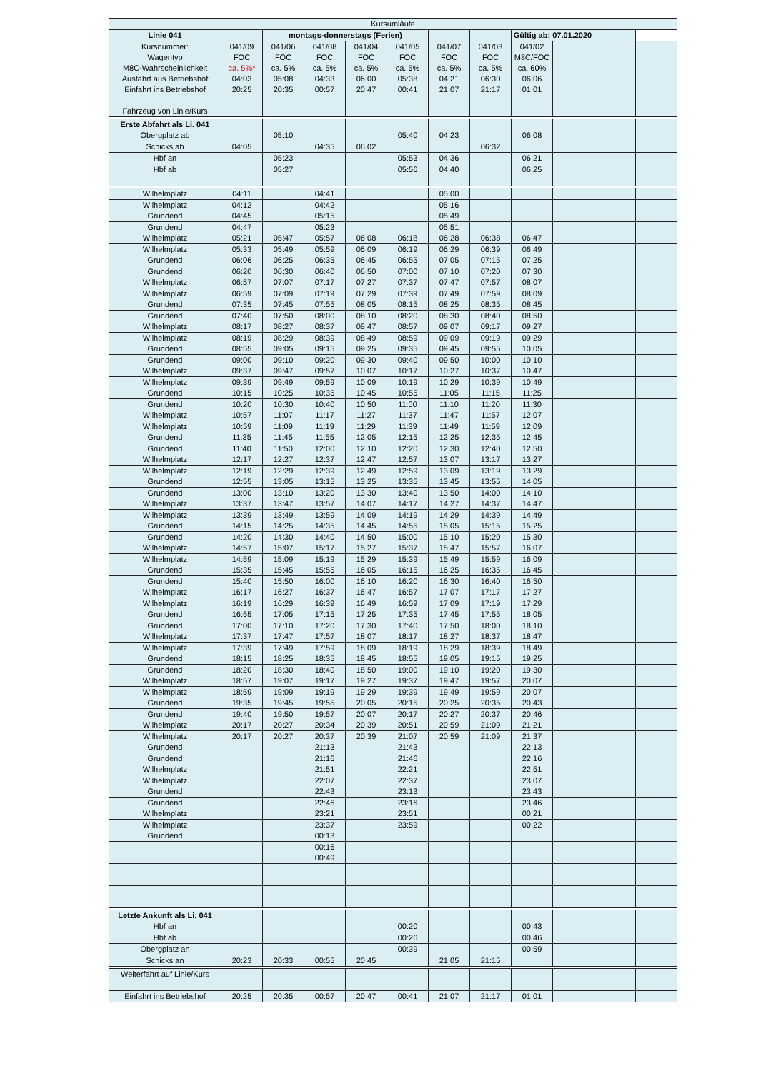| Kursumläufe | | | | | | | | | | | |
| Linie 041 | | montags-donnerstags (Ferien) | | | | | | Gültig ab: 07.01.2020 | | | |
| Kursnummer: Wagentyp M8C-Wahrscheinlichkeit Ausfahrt aus Betriebshof Einfahrt ins Betriebshof Fahrzeug von Linie/Kurs | 041/09 FOC ca. 5%* 04:03 20:25 | 041/06 FOC ca. 5% 05:08 20:35 | 041/08 FOC ca. 5% 04:33 00:57 | 041/04 FOC ca. 5% 06:00 20:47 | 041/05 FOC ca. 5% 05:38 00:41 | 041/07 FOC ca. 5% 04:21 21:07 | 041/03 FOC ca. 5% 06:30 21:17 | 041/02 M8C/FOC ca. 60% 06:06 01:01 | | | |
| Erste Abfahrt als Li. 041 Obergplatz ab | | 05:10 | | | 05:40 | 04:23 | | 06:08 | | | |
| Schicks ab | 04:05 | | 04:35 | 06:02 | | | 06:32 | | | | |
| Hbf an | | 05:23 | | | 05:53 | 04:36 | | 06:21 | | | |
| Hbf ab | | 05:27 | | | 05:56 | 04:40 | | 06:25 | | | |
| Wilhelmplatz | 04:11 | | 04:41 | | | 05:00 | | | | | |
| Wilhelmplatz Grundend | 04:12 04:45 | | 04:42 05:15 | | | 05:16 05:49 | | | | | |
| Grundend Wilhelmplatz | 04:47 05:21 | 05:47 | 05:23 05:57 | 06:08 | 06:18 | 05:51 06:28 | 06:38 | 06:47 | | | |
| Wilhelmplatz Grundend | 05:33 06:06 | 05:49 06:25 | 05:59 06:35 | 06:09 06:45 | 06:19 06:55 | 06:29 07:05 | 06:39 07:15 | 06:49 07:25 | | | |
| Grundend Wilhelmplatz | 06:20 06:57 | 06:30 07:07 | 06:40 07:17 | 06:50 07:27 | 07:00 07:37 | 07:10 07:47 | 07:20 07:57 | 07:30 08:07 | | | |
| Wilhelmplatz Grundend | 06:59 07:35 | 07:09 07:45 | 07:19 07:55 | 07:29 08:05 | 07:39 08:15 | 07:49 08:25 | 07:59 08:35 | 08:09 08:45 | | | |
| Grundend Wilhelmplatz | 07:40 08:17 | 07:50 08:27 | 08:00 08:37 | 08:10 08:47 | 08:20 08:57 | 08:30 09:07 | 08:40 09:17 | 08:50 09:27 | | | |
| Wilhelmplatz Grundend | 08:19 08:55 | 08:29 09:05 | 08:39 09:15 | 08:49 09:25 | 08:59 09:35 | 09:09 09:45 | 09:19 09:55 | 09:29 10:05 | | | |
| Grundend Wilhelmplatz | 09:00 09:37 | 09:10 09:47 | 09:20 09:57 | 09:30 10:07 | 09:40 10:17 | 09:50 10:27 | 10:00 10:37 | 10:10 10:47 | | | |
| Wilhelmplatz Grundend | 09:39 10:15 | 09:49 10:25 | 09:59 10:35 | 10:09 10:45 | 10:19 10:55 | 10:29 11:05 | 10:39 11:15 | 10:49 11:25 | | | |
| Grundend Wilhelmplatz | 10:20 10:57 | 10:30 11:07 | 10:40 11:17 | 10:50 11:27 | 11:00 11:37 | 11:10 11:47 | 11:20 11:57 | 11:30 12:07 | | | |
| Wilhelmplatz Grundend | 10:59 11:35 | 11:09 11:45 | 11:19 11:55 | 11:29 12:05 | 11:39 12:15 | 11:49 12:25 | 11:59 12:35 | 12:09 12:45 | | | |
| Grundend Wilhelmplatz | 11:40 12:17 | 11:50 12:27 | 12:00 12:37 | 12:10 12:47 | 12:20 12:57 | 12:30 13:07 | 12:40 13:17 | 12:50 13:27 | | | |
| Wilhelmplatz Grundend | 12:19 12:55 | 12:29 13:05 | 12:39 13:15 | 12:49 13:25 | 12:59 13:35 | 13:09 13:45 | 13:19 13:55 | 13:29 14:05 | | | |
| Grundend Wilhelmplatz | 13:00 13:37 | 13:10 13:47 | 13:20 13:57 | 13:30 14:07 | 13:40 14:17 | 13:50 14:27 | 14:00 14:37 | 14:10 14:47 | | | |
| Wilhelmplatz Grundend | 13:39 14:15 | 13:49 14:25 | 13:59 14:35 | 14:09 14:45 | 14:19 14:55 | 14:29 15:05 | 14:39 15:15 | 14:49 15:25 | | | |
| Grundend Wilhelmplatz | 14:20 14:57 | 14:30 15:07 | 14:40 15:17 | 14:50 15:27 | 15:00 15:37 | 15:10 15:47 | 15:20 15:57 | 15:30 16:07 | | | |
| Wilhelmplatz Grundend | 14:59 15:35 | 15:09 15:45 | 15:19 15:55 | 15:29 16:05 | 15:39 16:15 | 15:49 16:25 | 15:59 16:35 | 16:09 16:45 | | | |
| Grundend Wilhelmplatz | 15:40 16:17 | 15:50 16:27 | 16:00 16:37 | 16:10 16:47 | 16:20 16:57 | 16:30 17:07 | 16:40 17:17 | 16:50 17:27 | | | |
| Wilhelmplatz Grundend | 16:19 16:55 | 16:29 17:05 | 16:39 17:15 | 16:49 17:25 | 16:59 17:35 | 17:09 17:45 | 17:19 17:55 | 17:29 18:05 | | | |
| Grundend Wilhelmplatz | 17:00 17:37 | 17:10 17:47 | 17:20 17:57 | 17:30 18:07 | 17:40 18:17 | 17:50 18:27 | 18:00 18:37 | 18:10 18:47 | | | |
| Wilhelmplatz Grundend | 17:39 18:15 | 17:49 18:25 | 17:59 18:35 | 18:09 18:45 | 18:19 18:55 | 18:29 19:05 | 18:39 19:15 | 18:49 19:25 | | | |
| Grundend Wilhelmplatz | 18:20 18:57 | 18:30 19:07 | 18:40 19:17 | 18:50 19:27 | 19:00 19:37 | 19:10 19:47 | 19:20 19:57 | 19:30 20:07 | | | |
| Wilhelmplatz Grundend | 18:59 19:35 | 19:09 19:45 | 19:19 19:55 | 19:29 20:05 | 19:39 20:15 | 19:49 20:25 | 19:59 20:35 | 20:07 20:43 | | | |
| Grundend Wilhelmplatz | 19:40 20:17 | 19:50 20:27 | 19:57 20:34 | 20:07 20:39 | 20:17 20:51 | 20:27 20:59 | 20:37 21:09 | 20:46 21:21 | | | |
| Wilhelmplatz Grundend | 20:17 | 20:27 | 20:37 21:13 | 20:39 | 21:07 21:43 | 20:59 | 21:09 | 21:37 22:13 | | | |
| Grundend Wilhelmplatz | | | 21:16 21:51 | | 21:46 22:21 | | | 22:16 22:51 | | | |
| Wilhelmplatz Grundend | | | 22:07 22:43 | | 22:37 23:13 | | | 23:07 23:43 | | | |
| Grundend Wilhelmplatz | | | 22:46 23:21 | | 23:16 23:51 | | | 23:46 00:21 | | | |
| Wilhelmplatz Grundend | | | 23:37 00:13 | | 23:59 | | | 00:22 | | | |
| | | | 00:16 00:49 | | | | | | | | |
| Letzte Ankunft als Li. 041 Hbf an | | | | | 00:20 | | | 00:43 | | | |
| Hbf ab | | | | | 00:26 | | | 00:46 | | | |
| Obergplatz an | | | | | 00:39 | | | 00:59 | | | |
| Schicks an | 20:23 | 20:33 | 00:55 | 20:45 | | 21:05 | 21:15 | | | | |
| Weiterfahrt auf Linie/Kurs | | | | | | | | | | | |
| Einfahrt ins Betriebshof | 20:25 | 20:35 | 00:57 | 20:47 | 00:41 | 21:07 | 21:17 | 01:01 | | | |